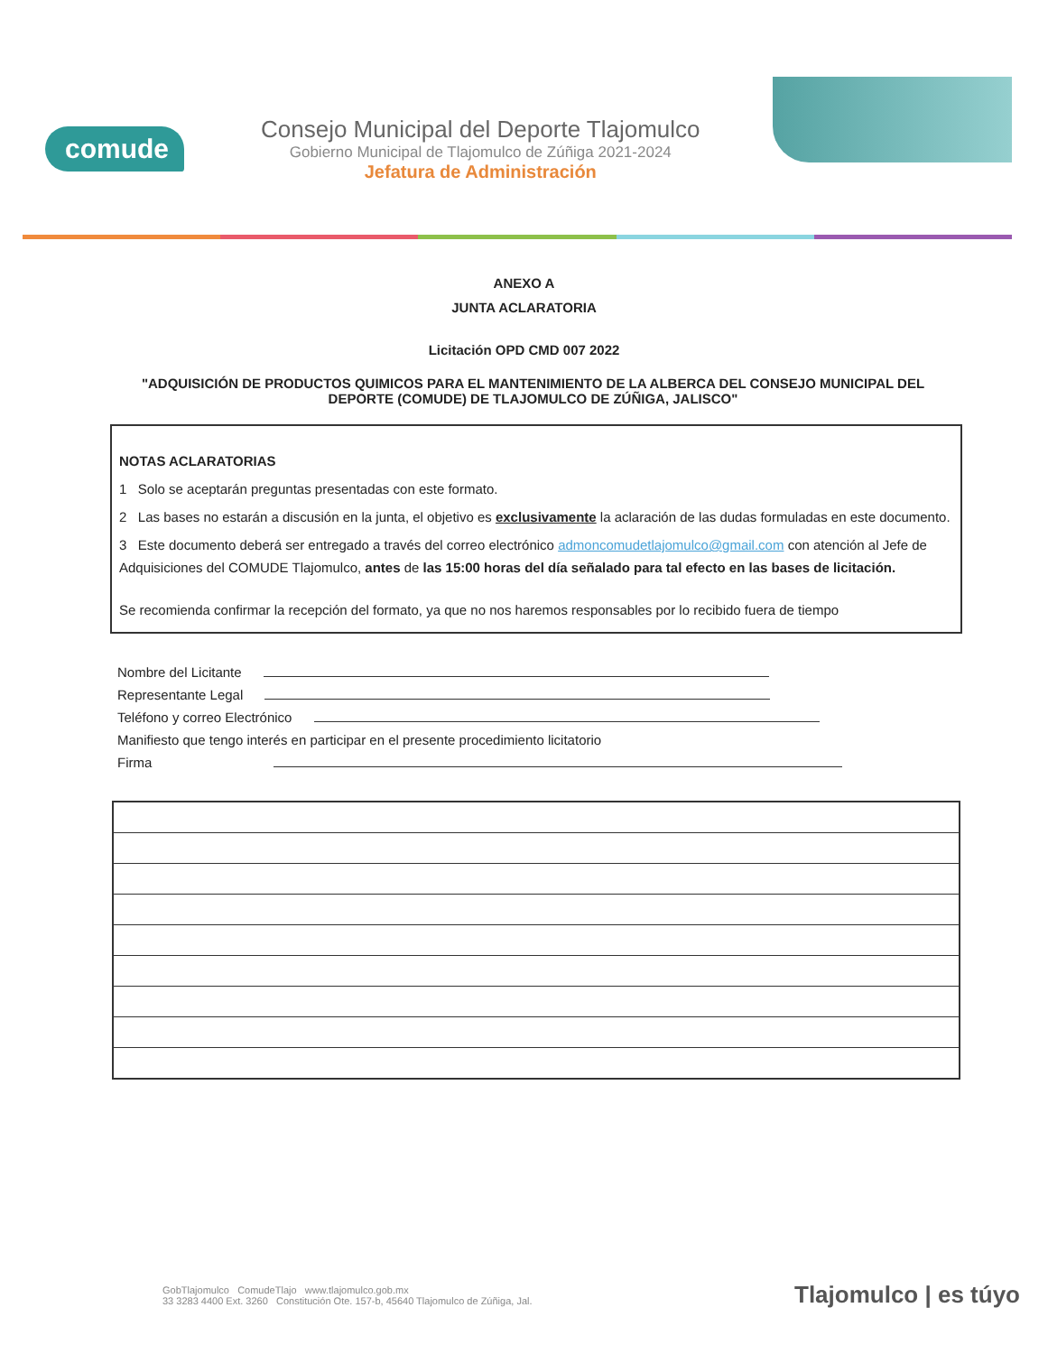comude
Consejo Municipal del Deporte Tlajomulco
Gobierno Municipal de Tlajomulco de Zúñiga 2021-2024
Jefatura de Administración
ANEXO A
JUNTA ACLARATORIA
Licitación OPD CMD 007 2022
"ADQUISICIÓN DE PRODUCTOS QUIMICOS PARA EL MANTENIMIENTO DE LA ALBERCA DEL CONSEJO MUNICIPAL DEL DEPORTE (COMUDE) DE TLAJOMULCO DE ZÚÑIGA, JALISCO"
NOTAS ACLARATORIAS
1 Solo se aceptarán preguntas presentadas con este formato.
2 Las bases no estarán a discusión en la junta, el objetivo es exclusivamente la aclaración de las dudas formuladas en este documento.
3 Este documento deberá ser entregado a través del correo electrónico admoncomudetlajomulco@gmail.com con atención al Jefe de Adquisiciones del COMUDE Tlajomulco, antes de las 15:00 horas del día señalado para tal efecto en las bases de licitación.
Se recomienda confirmar la recepción del formato, ya que no nos haremos responsables por lo recibido fuera de tiempo
Nombre del Licitante
Representante Legal
Teléfono y correo Electrónico
Manifiesto que tengo interés en participar en el presente procedimiento licitatorio
Firma
GobTlajomulco ComudeTlajo www.tlajomulco.gob.mx
33 3283 4400 Ext. 3260 Constitución Ote. 157-b, 45640 Tlajomulco de Zúñiga, Jal.
Tlajomulco | es túyo